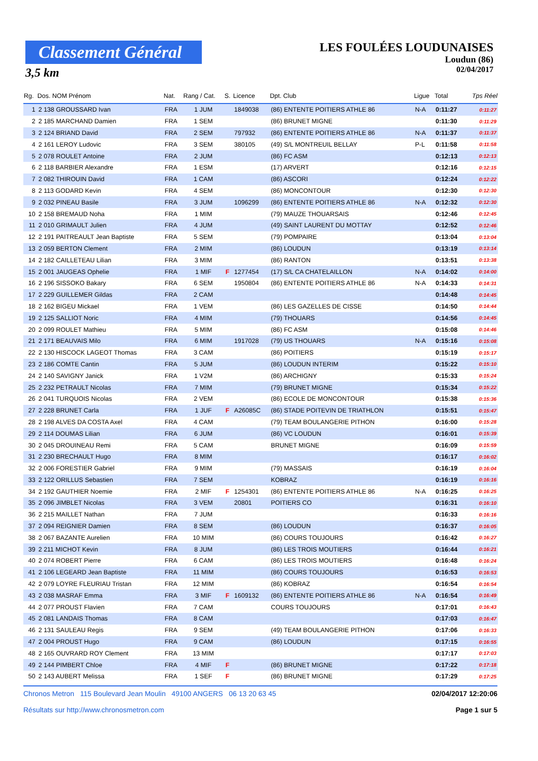Classement Général
3,5 km
LES FOULÉES LOUDUNAISES
Loudun (86)
02/04/2017
| Rg. | Dos. NOM Prénom | Nat. | Rang / Cat. | S. | Licence | Dpt. Club | Ligue | Total | Tps Réel |
| --- | --- | --- | --- | --- | --- | --- | --- | --- | --- |
| 1 | 2 138 GROUSSARD Ivan | FRA | 1 JUM | | 1849038 | (86) ENTENTE POITIERS ATHLE 86 | N-A | 0:11:27 | 0:11:27 |
| 2 | 2 185 MARCHAND Damien | FRA | 1 SEM | | | (86) BRUNET MIGNE | | 0:11:30 | 0:11:29 |
| 3 | 2 124 BRIAND David | FRA | 2 SEM | | 797932 | (86) ENTENTE POITIERS ATHLE 86 | N-A | 0:11:37 | 0:11:37 |
| 4 | 2 161 LEROY Ludovic | FRA | 3 SEM | | 380105 | (49) S/L MONTREUIL BELLAY | P-L | 0:11:58 | 0:11:58 |
| 5 | 2 078 ROULET Antoine | FRA | 2 JUM | | | (86) FC ASM | | 0:12:13 | 0:12:13 |
| 6 | 2 118 BARBIER Alexandre | FRA | 1 ESM | | | (17) ARVERT | | 0:12:16 | 0:12:15 |
| 7 | 2 082 THIROUIN David | FRA | 1 CAM | | | (86) ASCORI | | 0:12:24 | 0:12:22 |
| 8 | 2 113 GODARD Kevin | FRA | 4 SEM | | | (86) MONCONTOUR | | 0:12:30 | 0:12:30 |
| 9 | 2 032 PINEAU Basile | FRA | 3 JUM | | 1096299 | (86) ENTENTE POITIERS ATHLE 86 | N-A | 0:12:32 | 0:12:30 |
| 10 | 2 158 BREMAUD Noha | FRA | 1 MIM | | | (79) MAUZE THOUARSAIS | | 0:12:46 | 0:12:45 |
| 11 | 2 010 GRIMAULT Julien | FRA | 4 JUM | | | (49) SAINT LAURENT DU MOTTAY | | 0:12:52 | 0:12:46 |
| 12 | 2 191 PAITREAULT Jean Baptiste | FRA | 5 SEM | | | (79) POMPAIRE | | 0:13:04 | 0:13:04 |
| 13 | 2 059 BERTON Clement | FRA | 2 MIM | | | (86) LOUDUN | | 0:13:19 | 0:13:14 |
| 14 | 2 182 CAILLETEAU Lilian | FRA | 3 MIM | | | (86) RANTON | | 0:13:51 | 0:13:38 |
| 15 | 2 001 JAUGEAS Ophelie | FRA | 1 MIF | F | 1277454 | (17) S/L CA CHATELAILLON | N-A | 0:14:02 | 0:14:00 |
| 16 | 2 196 SISSOKO Bakary | FRA | 6 SEM | | 1950804 | (86) ENTENTE POITIERS ATHLE 86 | N-A | 0:14:33 | 0:14:31 |
| 17 | 2 229 GUILLEMER Gildas | FRA | 2 CAM | | | | | 0:14:48 | 0:14:45 |
| 18 | 2 162 BIGEU Mickael | FRA | 1 VEM | | | (86) LES GAZELLES DE CISSE | | 0:14:50 | 0:14:44 |
| 19 | 2 125 SALLIOT Noric | FRA | 4 MIM | | | (79) THOUARS | | 0:14:56 | 0:14:45 |
| 20 | 2 099 ROULET Mathieu | FRA | 5 MIM | | | (86) FC ASM | | 0:15:08 | 0:14:46 |
| 21 | 2 171 BEAUVAIS Milo | FRA | 6 MIM | | 1917028 | (79) US THOUARS | N-A | 0:15:16 | 0:15:08 |
| 22 | 2 130 HISCOCK LAGEOT Thomas | FRA | 3 CAM | | | (86) POITIERS | | 0:15:19 | 0:15:17 |
| 23 | 2 186 COMTE Cantin | FRA | 5 JUM | | | (86) LOUDUN INTERIM | | 0:15:22 | 0:15:10 |
| 24 | 2 140 SAVIGNY Janick | FRA | 1 V2M | | | (86) ARCHIGNY | | 0:15:33 | 0:15:24 |
| 25 | 2 232 PETRAULT Nicolas | FRA | 7 MIM | | | (79) BRUNET MIGNE | | 0:15:34 | 0:15:22 |
| 26 | 2 041 TURQUOIS Nicolas | FRA | 2 VEM | | | (86) ECOLE DE MONCONTOUR | | 0:15:38 | 0:15:36 |
| 27 | 2 228 BRUNET Carla | FRA | 1 JUF | F | A26085C | (86) STADE POITEVIN DE TRIATHLON | | 0:15:51 | 0:15:47 |
| 28 | 2 198 ALVES DA COSTA Axel | FRA | 4 CAM | | | (79) TEAM BOULANGERIE PITHON | | 0:16:00 | 0:15:28 |
| 29 | 2 114 DOUMAS Lilian | FRA | 6 JUM | | | (86) VC LOUDUN | | 0:16:01 | 0:15:39 |
| 30 | 2 045 DROUINEAU Remi | FRA | 5 CAM | | | BRUNET MIGNE | | 0:16:09 | 0:15:59 |
| 31 | 2 230 BRECHAULT Hugo | FRA | 8 MIM | | | | | 0:16:17 | 0:16:02 |
| 32 | 2 006 FORESTIER Gabriel | FRA | 9 MIM | | | (79) MASSAIS | | 0:16:19 | 0:16:04 |
| 33 | 2 122 ORILLUS Sebastien | FRA | 7 SEM | | | KOBRAZ | | 0:16:19 | 0:16:16 |
| 34 | 2 192 GAUTHIER Noemie | FRA | 2 MIF | F | 1254301 | (86) ENTENTE POITIERS ATHLE 86 | N-A | 0:16:25 | 0:16:25 |
| 35 | 2 096 JIMBLET Nicolas | FRA | 3 VEM | | 20801 | POITIERS CO | | 0:16:31 | 0:16:10 |
| 36 | 2 215 MAILLET Nathan | FRA | 7 JUM | | | | | 0:16:33 | 0:16:16 |
| 37 | 2 094 REIGNIER Damien | FRA | 8 SEM | | | (86) LOUDUN | | 0:16:37 | 0:16:05 |
| 38 | 2 067 BAZANTE Aurelien | FRA | 10 MIM | | | (86) COURS TOUJOURS | | 0:16:42 | 0:16:27 |
| 39 | 2 211 MICHOT Kevin | FRA | 8 JUM | | | (86) LES TROIS MOUTIERS | | 0:16:44 | 0:16:21 |
| 40 | 2 074 ROBERT Pierre | FRA | 6 CAM | | | (86) LES TROIS MOUTIERS | | 0:16:48 | 0:16:24 |
| 41 | 2 106 LEGEARD Jean Baptiste | FRA | 11 MIM | | | (86) COURS TOUJOURS | | 0:16:53 | 0:16:53 |
| 42 | 2 079 LOYRE FLEURIAU Tristan | FRA | 12 MIM | | | (86) KOBRAZ | | 0:16:54 | 0:16:54 |
| 43 | 2 038 MASRAF Emma | FRA | 3 MIF | F | 1609132 | (86) ENTENTE POITIERS ATHLE 86 | N-A | 0:16:54 | 0:16:49 |
| 44 | 2 077 PROUST Flavien | FRA | 7 CAM | | | COURS TOUJOURS | | 0:17:01 | 0:16:43 |
| 45 | 2 081 LANDAIS Thomas | FRA | 8 CAM | | | | | 0:17:03 | 0:16:47 |
| 46 | 2 131 SAULEAU Regis | FRA | 9 SEM | | | (49) TEAM BOULANGERIE PITHON | | 0:17:06 | 0:16:33 |
| 47 | 2 004 PROUST Hugo | FRA | 9 CAM | | | (86) LOUDUN | | 0:17:15 | 0:16:55 |
| 48 | 2 165 OUVRARD ROY Clement | FRA | 13 MIM | | | | | 0:17:17 | 0:17:03 |
| 49 | 2 144 PIMBERT Chloe | FRA | 4 MIF | F | | (86) BRUNET MIGNE | | 0:17:22 | 0:17:18 |
| 50 | 2 143 AUBERT Melissa | FRA | 1 SEF | F | | (86) BRUNET MIGNE | | 0:17:29 | 0:17:25 |
Chronos Metron 115 Boulevard Jean Moulin 49100 ANGERS 06 13 20 63 45 02/04/2017 12:20:06
Résultats sur http://www.chronosmetron.com Page 1 sur 5